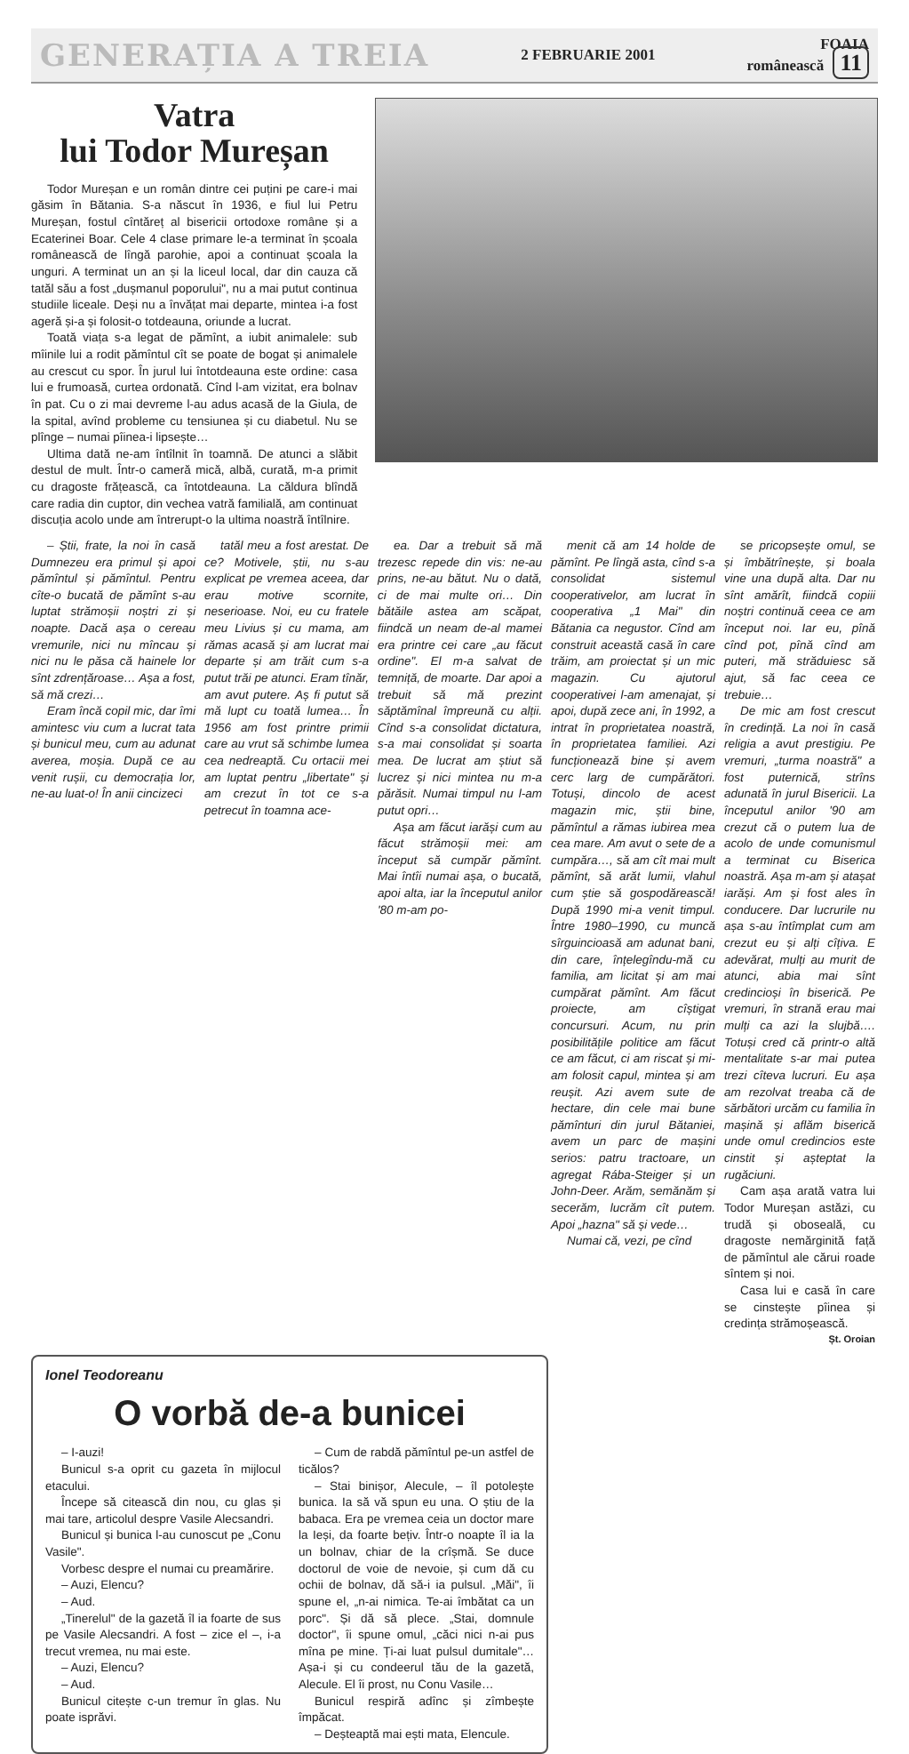GENERAȚIA A TREIA 2 FEBRUARIE 2001 FOAIA
românească 11
Vatra
lui Todor Mureșan
Todor Mureșan e un român dintre cei puțini pe care-i mai găsim în Bătania. S-a născut în 1936, e fiul lui Petru Mureșan, fostul cîntăreț al bisericii ortodoxe române și a Ecaterinei Boar. Cele 4 clase primare le-a terminat în școala românească de lîngă parohie, apoi a continuat școala la unguri. A terminat un an și la liceul local, dar din cauza că tatăl său a fost „dușmanul poporului", nu a mai putut continua studiile liceale. Deși nu a învățat mai departe, mintea i-a fost ageră și-a și folosit-o totdeauna, oriunde a lucrat.
Toată viața s-a legat de pămînt, a iubit animalele: sub mîinile lui a rodit pămîntul cît se poate de bogat și animalele au crescut cu spor. În jurul lui întotdeauna este ordine: casa lui e frumoasă, curtea ordonată. Cînd l-am vizitat, era bolnav în pat. Cu o zi mai devreme l-au adus acasă de la Giula, de la spital, avînd probleme cu tensiunea și cu diabetul. Nu se plînge – numai pîinea-i lipsește…
Ultima dată ne-am întîlnit în toamnă. De atunci a slăbit destul de mult. Într-o cameră mică, albă, curată, m-a primit cu dragoste frățească, ca întotdeauna. La căldura blîndă care radia din cuptor, din vechea vatră familială, am continuat discuția acolo unde am întrerupt-o la ultima noastră întîlnire.
– Știi, frate, la noi în casă Dumnezeu era primul și apoi pămîntul și pămîntul. Pentru cîte-o bucată de pămînt s-au luptat strămoșii noștri zi și noapte. Dacă așa o cereau vremurile, nici nu mîncau și nici nu le păsa că hainele lor sînt zdrențăroase… Așa a fost, să mă crezi…
Eram încă copil mic, dar îmi amintesc viu cum a lucrat tata și bunicul meu, cum au adunat averea, moșia. După ce au venit rușii, cu democrația lor, ne-au luat-o! În anii cincizeci
tatăl meu a fost arestat. De ce? Motivele, știi, nu s-au explicat pe vremea aceea, dar erau motive scornite, neserioase. Noi, eu cu fratele meu Livius și cu mama, am rămas acasă și am lucrat mai departe și am trăit cum s-a putut trăi pe atunci. Eram tînăr, am avut putere. Aș fi putut să mă lupt cu toată lumea… În 1956 am fost printre primii care au vrut să schimbe lumea cea nedreaptă. Cu ortacii mei am luptat pentru „libertate" și am crezut în tot ce s-a petrecut în toamna ace-
ea. Dar a trebuit să mă trezesc repede din vis: ne-au prins, ne-au bătut. Nu o dată, ci de mai multe ori… Din bătăile astea am scăpat, fiindcă un neam de-al mamei era printre cei care „au făcut ordine". El m-a salvat de temniță, de moarte. Dar apoi a trebuit să mă prezint săptămînal împreună cu alții. Cînd s-a consolidat dictatura, s-a mai consolidat și soarta mea. De lucrat am știut să lucrez și nici mintea nu m-a părăsit. Numai timpul nu l-am putut opri…
Așa am făcut iarăși cum au făcut strămoșii mei: am început să cumpăr pămînt. Mai întîi numai așa, o bucată, apoi alta, iar la începutul anilor '80 m-am po-
menit că am 14 holde de pămînt. Pe lîngă asta, cînd s-a consolidat sistemul cooperativelor, am lucrat în cooperativa „1 Mai" din Bătania ca negustor. Cînd am construit această casă în care trăim, am proiectat și un mic magazin. Cu ajutorul cooperativei l-am amenajat, și apoi, după zece ani, în 1992, a intrat în proprietatea noastră, în proprietatea familiei. Azi funcționează bine și avem cerc larg de cumpărători. Totuși, dincolo de acest magazin mic, știi bine, pămîntul a rămas iubirea mea cea mare. Am avut o sete de a cumpăra…, să am cît mai mult pămînt, să arăt lumii, vlahul cum știe să gospodărească! După 1990 mi-a venit timpul. Între 1980–1990, cu muncă sîrguincioasă am adunat bani, din care, înțelegîndu-mă cu familia, am licitat și am mai cumpărat pămînt. Am făcut proiecte, am cîștigat concursuri. Acum, nu prin posibilitățile politice am făcut ce am făcut, ci am riscat și mi-am folosit capul, mintea și am reușit. Azi avem sute de hectare, din cele mai bune pămînturi din jurul Bătaniei, avem un parc de mașini serios: patru tractoare, un agregat Rába-Steiger și un John-Deer. Arăm, semănăm și secerăm, lucrăm cît putem. Apoi „hazna" să și vede…
Numai că, vezi, pe cînd
se pricopsește omul, se și îmbătrînește, și boala vine una după alta. Dar nu sînt amărît, fiindcă copiii noștri continuă ceea ce am început noi. Iar eu, pînă cînd pot, pînă cînd am puteri, mă străduiesc să ajut, să fac ceea ce trebuie…
De mic am fost crescut în credință. La noi în casă religia a avut prestigiu. Pe vremuri, „turma noastră" a fost puternică, strîns adunată în jurul Bisericii. La începutul anilor '90 am crezut că o putem lua de acolo de unde comunismul a terminat cu Biserica noastră. Așa m-am și atașat iarăși. Am și fost ales în conducere. Dar lucrurile nu așa s-au întîmplat cum am crezut eu și alți cîțiva. E adevărat, mulți au murit de atunci, abia mai sînt credincioși în biserică. Pe vremuri, în strană erau mai mulți ca azi la slujbă…. Totuși cred că printr-o altă mentalitate s-ar mai putea trezi cîteva lucruri. Eu așa am rezolvat treaba că de sărbători urcăm cu familia în mașină și aflăm biserică unde omul credincios este cinstit și așteptat la rugăciuni.
Cam așa arată vatra lui Todor Mureșan astăzi, cu trudă și oboseală, cu dragoste nemărginită față de pămîntul ale cărui roade sîntem și noi.
Casa lui e casă în care se cinstește pîinea și credința strămoșească.
Șt. Oroian
Ionel Teodoreanu
O vorbă de-a bunicei
– I-auzi!
Bunicul s-a oprit cu gazeta în mijlocul etacului.
Începe să citească din nou, cu glas și mai tare, articolul despre Vasile Alecsandri.
Bunicul și bunica l-au cunoscut pe „Conu Vasile".
Vorbesc despre el numai cu preamărire.
– Auzi, Elencu?
– Aud.
„Tinerelul" de la gazetă îl ia foarte de sus pe Vasile Alecsandri. A fost – zice el –, i-a trecut vremea, nu mai este.
– Auzi, Elencu?
– Aud.
Bunicul citește c-un tremur în glas. Nu poate isprăvi.
– Cum de rabdă pămîntul pe-un astfel de ticălos?
– Stai binișor, Alecule, – îl potolește bunica. Ia să vă spun eu una. O știu de la babaca. Era pe vremea ceia un doctor mare la Ieși, da foarte bețiv. Într-o noapte îl ia la un bolnav, chiar de la crîșmă. Se duce doctorul de voie de nevoie, și cum dă cu ochii de bolnav, dă să-i ia pulsul. „Măi", îi spune el, „n-ai nimica. Te-ai îmbătat ca un porc". Și dă să plece. „Stai, domnule doctor", îi spune omul, „căci nici n-ai pus mîna pe mine. Ți-ai luat pulsul dumitale"… Așa-i și cu condeerul tău de la gazetă, Alecule. El îi prost, nu Conu Vasile…
Bunicul respiră adînc și zîmbește împăcat.
– Deșteaptă mai ești mata, Elencule.